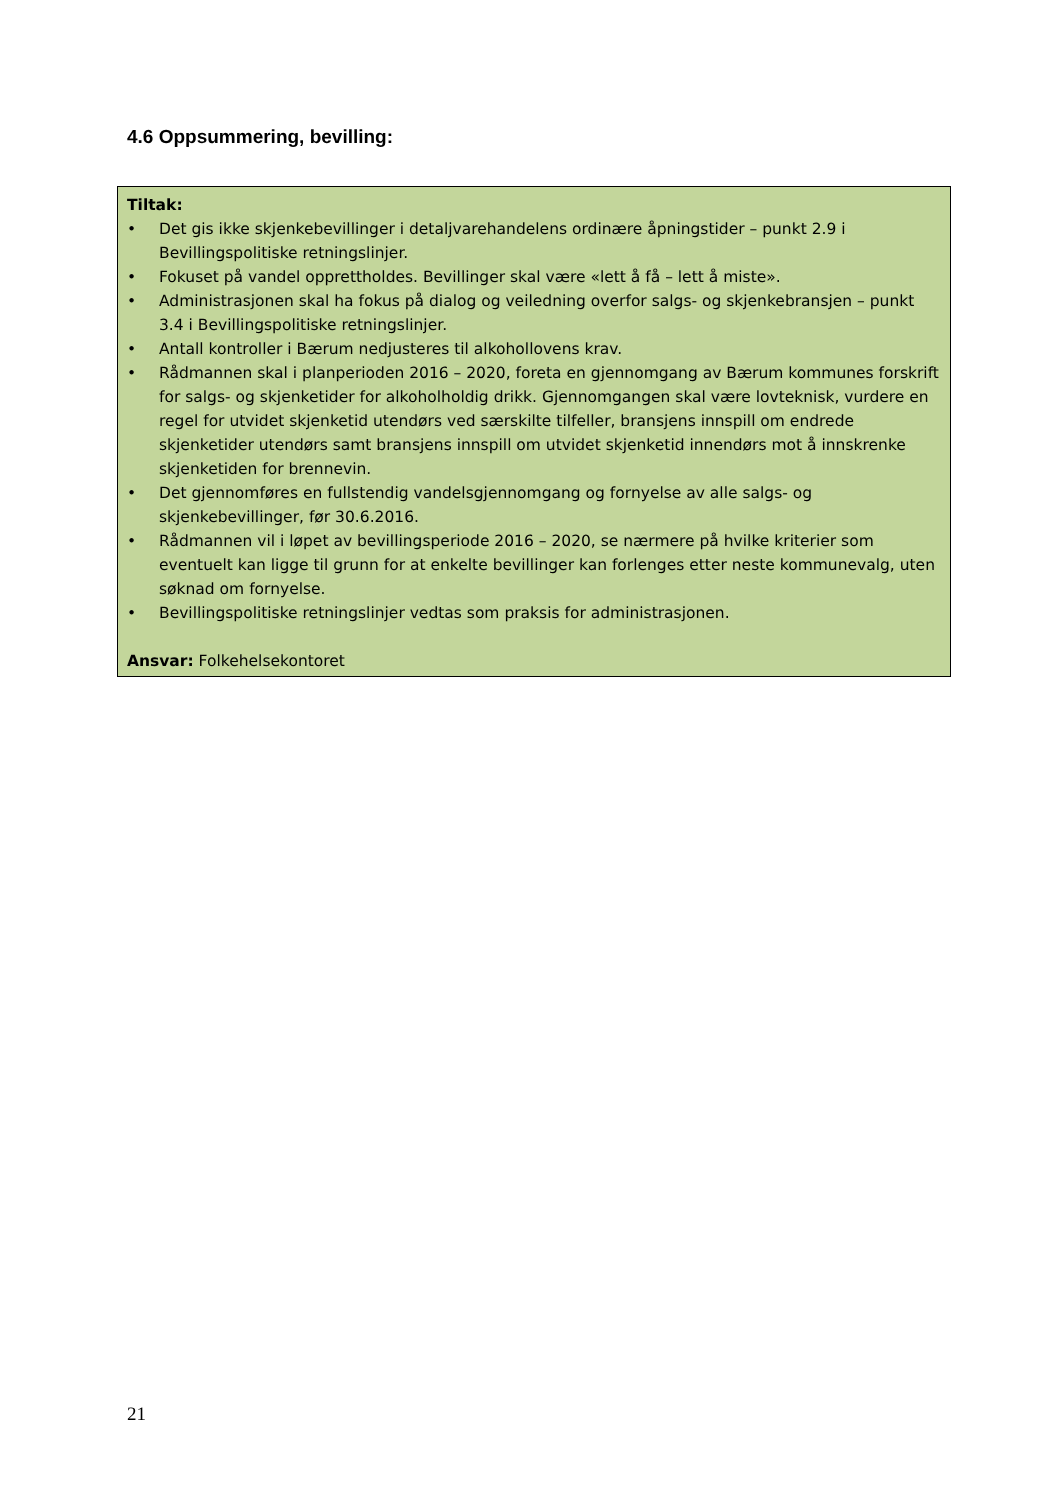4.6 Oppsummering, bevilling:
Tiltak:
• Det gis ikke skjenkebevillinger i detaljvarehandelens ordinære åpningstider – punkt 2.9 i Bevillingspolitiske retningslinjer.
• Fokuset på vandel opprettholdes. Bevillinger skal være «lett å få – lett å miste».
• Administrasjonen skal ha fokus på dialog og veiledning overfor salgs- og skjenkebransjen – punkt 3.4 i Bevillingspolitiske retningslinjer.
• Antall kontroller i Bærum nedjusteres til alkohollovens krav.
• Rådmannen skal i planperioden 2016 – 2020, foreta en gjennomgang av Bærum kommunes forskrift for salgs- og skjenketider for alkoholholdig drikk. Gjennomgangen skal være lovteknisk, vurdere en regel for utvidet skjenketid utendørs ved særskilte tilfeller, bransjens innspill om endrede skjenketider utendørs samt bransjens innspill om utvidet skjenketid innendørs mot å innskrenke skjenketiden for brennevin.
• Det gjennomføres en fullstendig vandelsgjennomgang og fornyelse av alle salgs- og skjenkebevillinger, før 30.6.2016.
• Rådmannen vil i løpet av bevillingsperiode 2016 – 2020, se nærmere på hvilke kriterier som eventuelt kan ligge til grunn for at enkelte bevillinger kan forlenges etter neste kommunevalg, uten søknad om fornyelse.
• Bevillingspolitiske retningslinjer vedtas som praksis for administrasjonen.
Ansvar: Folkehelsekontoret
21